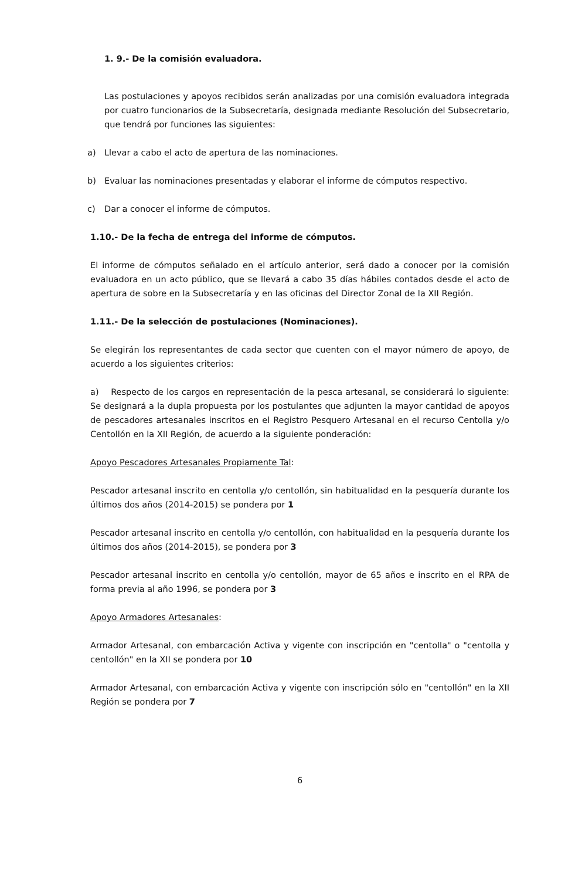1. 9.- De la comisión evaluadora.
Las postulaciones y apoyos recibidos serán analizadas por una comisión evaluadora integrada por cuatro funcionarios de la Subsecretaría, designada mediante Resolución del Subsecretario, que tendrá por funciones las siguientes:
a) Llevar a cabo el acto de apertura de las nominaciones.
b) Evaluar las nominaciones presentadas y elaborar el informe de cómputos respectivo.
c) Dar a conocer el informe de cómputos.
1.10.- De la fecha de entrega del informe de cómputos.
El informe de cómputos señalado en el artículo anterior, será dado a conocer por la comisión evaluadora en un acto público, que se llevará a cabo 35 días hábiles contados desde el acto de apertura de sobre en la Subsecretaría y en las oficinas del Director Zonal de la XII Región.
1.11.- De la selección de postulaciones (Nominaciones).
Se elegirán los representantes de cada sector que cuenten con el mayor número de apoyo, de acuerdo a los siguientes criterios:
a) Respecto de los cargos en representación de la pesca artesanal, se considerará lo siguiente: Se designará a la dupla propuesta por los postulantes que adjunten la mayor cantidad de apoyos de pescadores artesanales inscritos en el Registro Pesquero Artesanal en el recurso Centolla y/o Centollón en la XII Región, de acuerdo a la siguiente ponderación:
Apoyo Pescadores Artesanales Propiamente Tal:
Pescador artesanal inscrito en centolla y/o centollón, sin habitualidad en la pesquería durante los últimos dos años (2014-2015) se pondera por 1
Pescador artesanal inscrito en centolla y/o centollón, con habitualidad en la pesquería durante los últimos dos años (2014-2015), se pondera por 3
Pescador artesanal inscrito en centolla y/o centollón, mayor de 65 años e inscrito en el RPA de forma previa al año 1996, se pondera por 3
Apoyo Armadores Artesanales:
Armador Artesanal, con embarcación Activa y vigente con inscripción en "centolla" o "centolla y centollón" en la XII se pondera por 10
Armador Artesanal, con embarcación Activa y vigente con inscripción sólo en "centollón" en la XII Región se pondera por 7
6